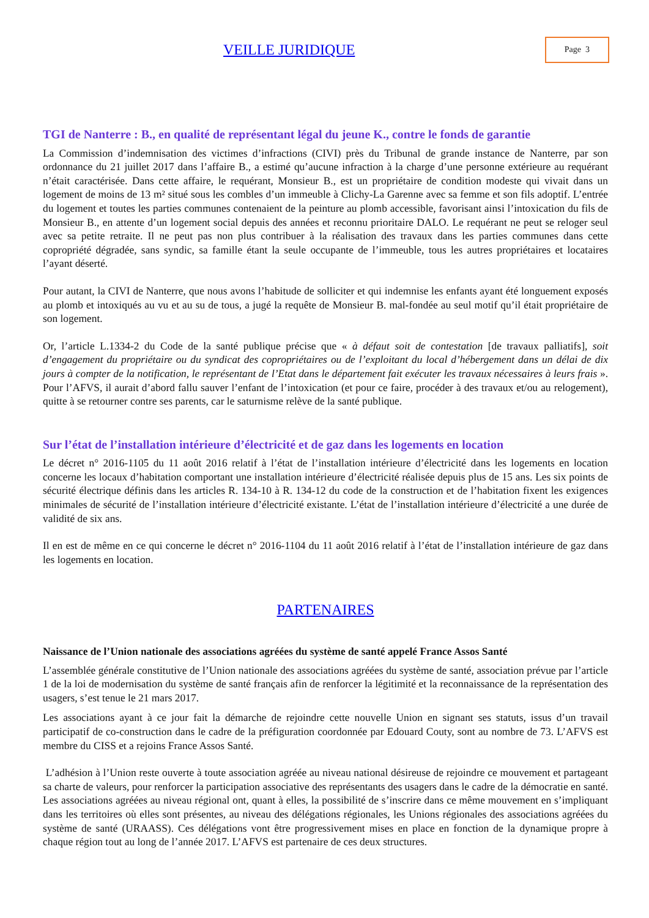VEILLE JURIDIQUE
Page 3
TGI de Nanterre : B., en qualité de représentant légal du jeune K., contre le fonds de garantie
La Commission d’indemnisation des victimes d’infractions (CIVI) près du Tribunal de grande instance de Nanterre, par son ordonnance du 21 juillet 2017 dans l’affaire B., a estimé qu’aucune infraction à la charge d’une personne extérieure au requérant n’était caractérisée. Dans cette affaire, le requérant, Monsieur B., est un propriétaire de condition modeste qui vivait dans un logement de moins de 13 m² situé sous les combles d’un immeuble à Clichy-La Garenne avec sa femme et son fils adoptif. L’entrée du logement et toutes les parties communes contenaient de la peinture au plomb accessible, favorisant ainsi l’intoxication du fils de Monsieur B., en attente d’un logement social depuis des années et reconnu prioritaire DALO. Le requérant ne peut se reloger seul avec sa petite retraite. Il ne peut pas non plus contribuer à la réalisation des travaux dans les parties communes dans cette copropriété dégradée, sans syndic, sa famille étant la seule occupante de l’immeuble, tous les autres propriétaires et locataires l’ayant déserté.
Pour autant, la CIVI de Nanterre, que nous avons l’habitude de solliciter et qui indemnise les enfants ayant été longuement exposés au plomb et intoxiqués au vu et au su de tous, a jugé la requête de Monsieur B. mal-fondée au seul motif qu’il était propriétaire de son logement.
Or, l’article L.1334-2 du Code de la santé publique précise que « à défaut soit de contestation [de travaux palliatifs], soit d’engagement du propriétaire ou du syndicat des copropriétaires ou de l’exploitant du local d’hébergement dans un délai de dix jours à compter de la notification, le représentant de l’Etat dans le département fait exécuter les travaux nécessaires à leurs frais ». Pour l’AFVS, il aurait d’abord fallu sauver l’enfant de l’intoxication (et pour ce faire, procéder à des travaux et/ou au relogement), quitte à se retourner contre ses parents, car le saturnisme relève de la santé publique.
Sur l’état de l’installation intérieure d’électricité et de gaz dans les logements en location
Le décret n° 2016-1105 du 11 août 2016 relatif à l’état de l’installation intérieure d’électricité dans les logements en location concerne les locaux d’habitation comportant une installation intérieure d’électricité réalisée depuis plus de 15 ans. Les six points de sécurité électrique définis dans les articles R. 134-10 à R. 134-12 du code de la construction et de l’habitation fixent les exigences minimales de sécurité de l’installation intérieure d’électricité existante. L’état de l’installation intérieure d’électricité a une durée de validité de six ans.
Il en est de même en ce qui concerne le décret n° 2016-1104 du 11 août 2016 relatif à l’état de l’installation intérieure de gaz dans les logements en location.
PARTENAIRES
Naissance de l’Union nationale des associations agréées du système de santé appelé France Assos Santé
L’assemblée générale constitutive de l’Union nationale des associations agréées du système de santé, association prévue par l’article 1 de la loi de modernisation du système de santé français afin de renforcer la légitimité et la reconnaissance de la représentation des usagers, s’est tenue le 21 mars 2017.
Les associations ayant à ce jour fait la démarche de rejoindre cette nouvelle Union en signant ses statuts, issus d’un travail participatif de co-construction dans le cadre de la préfiguration coordonnée par Edouard Couty, sont au nombre de 73. L’AFVS est membre du CISS et a rejoins France Assos Santé.
L’adhésion à l’Union reste ouverte à toute association agréée au niveau national désireuse de rejoindre ce mouvement et partageant sa charte de valeurs, pour renforcer la participation associative des représentants des usagers dans le cadre de la démocratie en santé. Les associations agréées au niveau régional ont, quant à elles, la possibilité de s’inscrire dans ce même mouvement en s’impliquant dans les territoires où elles sont présentes, au niveau des délégations régionales, les Unions régionales des associations agréées du système de santé (URAASS). Ces délégations vont être progressivement mises en place en fonction de la dynamique propre à chaque région tout au long de l’année 2017. L’AFVS est partenaire de ces deux structures.